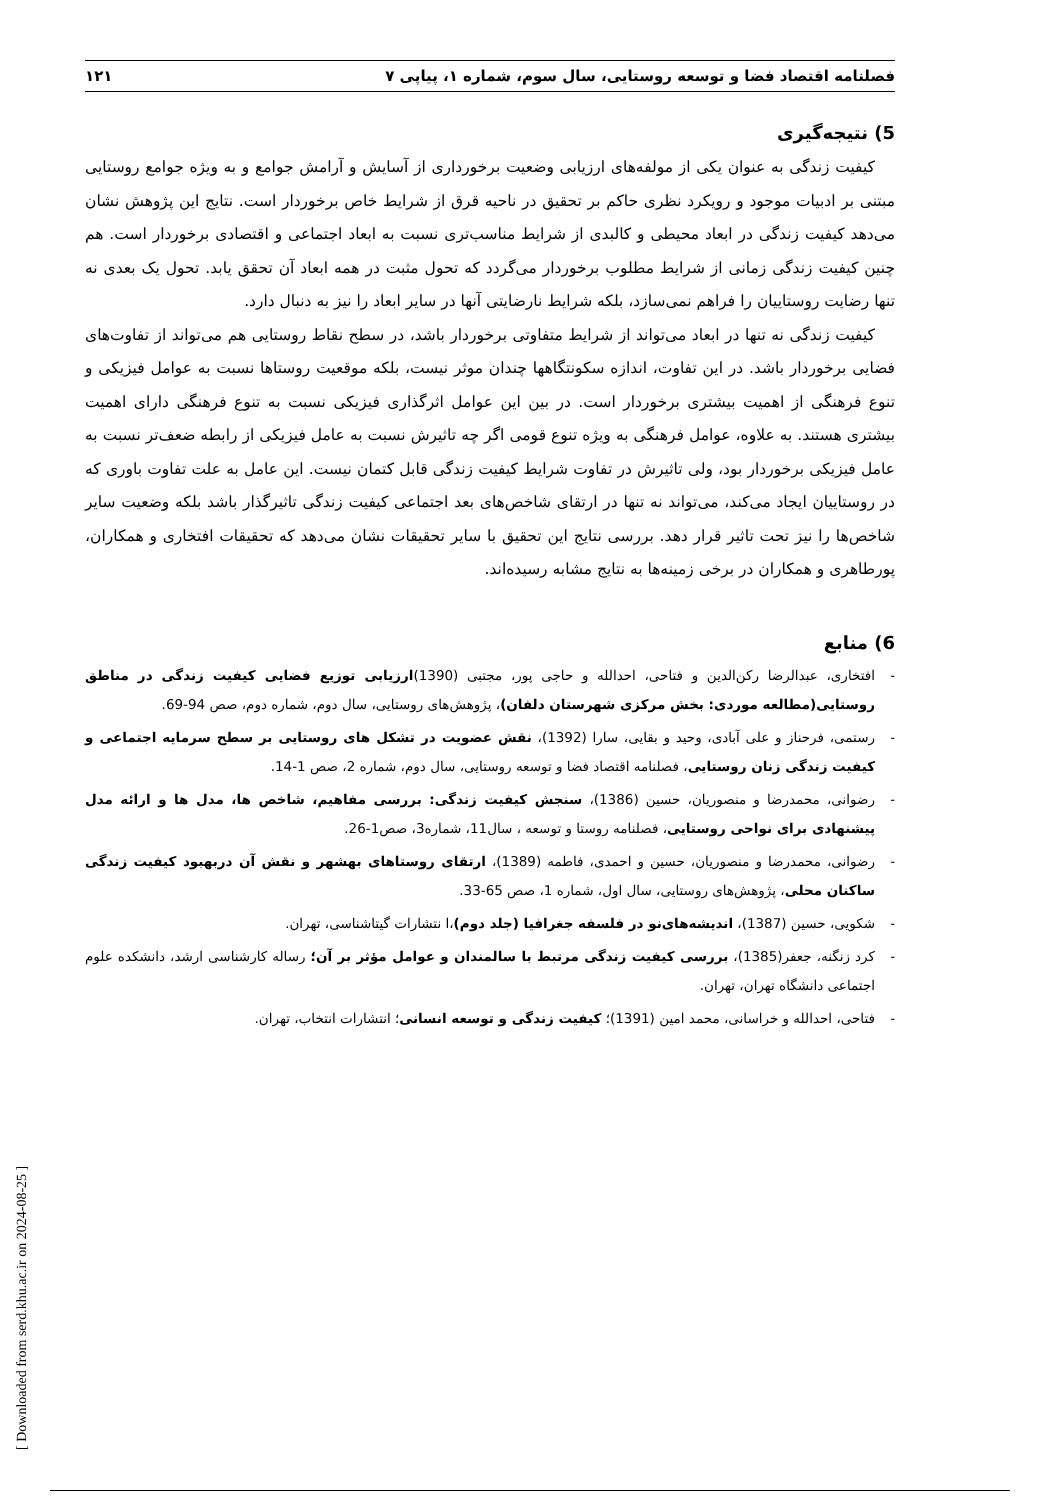فصلنامه اقتصاد فضا و توسعه روستایی، سال سوم، شماره ۱، پیاپی ۷ ۱۲۱
5) نتیجه‌گیری
کیفیت زندگی به عنوان یکی از مولفه‌های ارزیابی وضعیت برخورداری از آسایش و آرامش جوامع و به ویژه جوامع روستایی مبتنی بر ادبیات موجود و رویکرد نظری حاکم بر تحقیق در ناحیه قرق از شرایط خاص برخوردار است. نتایج این پژوهش نشان می‌دهد کیفیت زندگی در ابعاد محیطی و کالبدی از شرایط مناسب‌تری نسبت به ابعاد اجتماعی و اقتصادی برخوردار است. هم چنین کیفیت زندگی زمانی از شرایط مطلوب برخوردار می‌گردد که تحول مثبت در همه ابعاد آن تحقق یابد. تحول یک بعدی نه تنها رضایت روستاییان را فراهم نمی‌سازد، بلکه شرایط نارضایتی آنها در سایر ابعاد را نیز به دنبال دارد.
کیفیت زندگی نه تنها در ابعاد می‌تواند از شرایط متفاوتی برخوردار باشد، در سطح نقاط روستایی هم می‌تواند از تفاوت‌های فضایی برخوردار باشد. در این تفاوت، اندازه سکونتگاهها چندان موثر نیست، بلکه موقعیت روستاها نسبت به عوامل فیزیکی و تنوع فرهنگی از اهمیت بیشتری برخوردار است. در بین این عوامل اثرگذاری فیزیکی نسبت به تنوع فرهنگی دارای اهمیت بیشتری هستند. به علاوه، عوامل فرهنگی به ویژه تنوع قومی اگر چه تاثیرش نسبت به عامل فیزیکی از رابطه ضعف‌تر نسبت به عامل فیزیکی برخوردار بود، ولی تاثیرش در تفاوت شرایط کیفیت زندگی قابل کتمان نیست. این عامل به علت تفاوت باوری که در روستاییان ایجاد می‌کند، می‌تواند نه تنها در ارتقای شاخص‌های بعد اجتماعی کیفیت زندگی تاثیرگذار باشد بلکه وضعیت سایر شاخص‌ها را نیز تحت تاثیر قرار دهد. بررسی نتایج این تحقیق با سایر تحقیقات نشان می‌دهد که تحقیقات افتخاری و همکاران، پورطاهری و همکاران در برخی زمینه‌ها به نتایج مشابه رسیده‌اند.
6) منابع
- افتخاری، عبدالرضا رکن‌الدین و فتاحی، احدالله و حاجی پور، مجتبی (1390)ارزیابی توزیع فضایی کیفیت زندگی در مناطق روستایی(مطالعه موردی: بخش مرکزی شهرستان دلفان)، پژوهش‌های روستایی، سال دوم، شماره دوم، صص 94-69.
- رستمی، فرحناز و علی آبادی، وحید و بقایی، سارا (1392)، نقش عضویت در تشکل های روستایی بر سطح سرمایه اجتماعی و کیفیت زندگی زنان روستایی، فصلنامه اقتصاد فضا و توسعه روستایی، سال دوم، شماره 2، صص 1-14.
- رضوانی، محمدرضا و منصوریان، حسین (1386)، سنجش کیفیت زندگی: بررسی مفاهیم، شاخص ها، مدل ها و ارائه مدل پیشنهادی برای نواحی روستایی، فصلنامه روستا و توسعه ، سال11، شماره3، صص1-26.
- رضوانی، محمدرضا و منصوریان، حسین و احمدی، فاطمه (1389)، ارتقای روستاهای بهشهر و نقش آن دربهبود کیفیت زندگی ساکنان محلی، پژوهش‌های روستایی، سال اول، شماره 1، صص 65-33.
- شکویی، حسین (1387)، اندیشه‌های‌نو در فلسفه جغرافیا (جلد دوم)،ا نتشارات گیتاشناسی، تهران.
- کرد زنگنه، جعفر(1385)، بررسی کیفیت زندگی مرتبط با سالمندان و عوامل مؤثر بر آن؛ رساله کارشناسی ارشد، دانشکده علوم اجتماعی دانشگاه تهران، تهران.
- فتاحی، احدالله و خراسانی، محمد امین (1391)؛ کیفیت زندگی و توسعه انسانی؛ انتشارات انتخاب، تهران.
[ Downloaded from serd.khu.ac.ir on 2024-08-25 ]